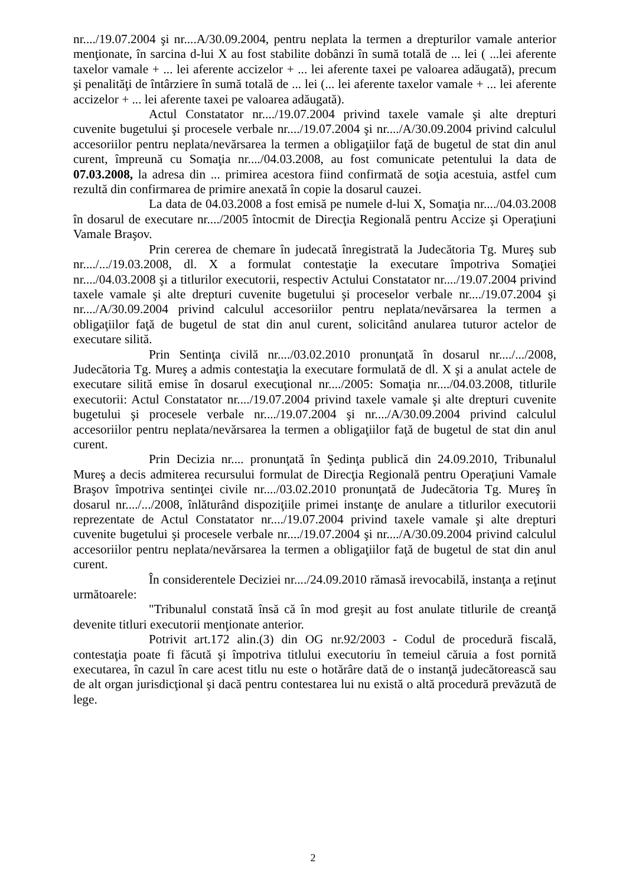nr..../19.07.2004 şi nr....A/30.09.2004, pentru neplata la termen a drepturilor vamale anterior menţionate, în sarcina d-lui X au fost stabilite dobânzi în sumă totală de ... lei ( ...lei aferente taxelor vamale + ... lei aferente accizelor + ... lei aferente taxei pe valoarea adăugată), precum şi penalităţi de întârziere în sumă totală de ... lei (... lei aferente taxelor vamale + ... lei aferente accizelor + ... lei aferente taxei pe valoarea adăugată).
Actul Constatator nr..../19.07.2004 privind taxele vamale şi alte drepturi cuvenite bugetului şi procesele verbale nr..../19.07.2004 şi nr..../A/30.09.2004 privind calculul accesoriilor pentru neplata/nevărsarea la termen a obligaţiilor faţă de bugetul de stat din anul curent, împreună cu Somaţia nr..../04.03.2008, au fost comunicate petentului la data de 07.03.2008, la adresa din ... primirea acestora fiind confirmată de soţia acestuia, astfel cum rezultă din confirmarea de primire anexată în copie la dosarul cauzei.
La data de 04.03.2008 a fost emisă pe numele d-lui X, Somaţia nr..../04.03.2008 în dosarul de executare nr..../2005 întocmit de Direcţia Regională pentru Accize şi Operaţiuni Vamale Braşov.
Prin cererea de chemare în judecată înregistrată la Judecătoria Tg. Mureş sub nr..../.../19.03.2008, dl. X a formulat contestaţie la executare împotriva Somaţiei nr..../04.03.2008 şi a titlurilor executorii, respectiv Actului Constatator nr..../19.07.2004 privind taxele vamale şi alte drepturi cuvenite bugetului şi proceselor verbale nr..../19.07.2004 şi nr..../A/30.09.2004 privind calculul accesoriilor pentru neplata/nevărsarea la termen a obligaţiilor faţă de bugetul de stat din anul curent, solicitând anularea tuturor actelor de executare silită.
Prin Sentinţa civilă nr..../03.02.2010 pronunţată în dosarul nr..../.../2008, Judecătoria Tg. Mureş a admis contestaţia la executare formulată de dl. X şi a anulat actele de executare silită emise în dosarul execuţional nr..../2005: Somaţia nr..../04.03.2008, titlurile executorii: Actul Constatator nr..../19.07.2004 privind taxele vamale şi alte drepturi cuvenite bugetului şi procesele verbale nr..../19.07.2004 şi nr..../A/30.09.2004 privind calculul accesoriilor pentru neplata/nevărsarea la termen a obligaţiilor faţă de bugetul de stat din anul curent.
Prin Decizia nr.... pronunţată în Şedinţa publică din 24.09.2010, Tribunalul Mureş a decis admiterea recursului formulat de Direcţia Regională pentru Operaţiuni Vamale Braşov împotriva sentinţei civile nr..../03.02.2010 pronunţată de Judecătoria Tg. Mureş în dosarul nr..../.../2008, înlăturând dispoziţiile primei instanţe de anulare a titlurilor executorii reprezentate de Actul Constatator nr..../19.07.2004 privind taxele vamale şi alte drepturi cuvenite bugetului şi procesele verbale nr..../19.07.2004 şi nr..../A/30.09.2004 privind calculul accesoriilor pentru neplata/nevărsarea la termen a obligaţiilor faţă de bugetul de stat din anul curent.
În considerentele Deciziei nr..../24.09.2010 rămasă irevocabilă, instanţa a reţinut următoarele:
"Tribunalul constată însă că în mod greşit au fost anulate titlurile de creanţă devenite titluri executorii menţionate anterior.
Potrivit art.172 alin.(3) din OG nr.92/2003 - Codul de procedură fiscală, contestaţia poate fi făcută şi împotriva titlului executoriu în temeiul căruia a fost pornită executarea, în cazul în care acest titlu nu este o hotărâre dată de o instanţă judecătorească sau de alt organ jurisdicţional şi dacă pentru contestarea lui nu există o altă procedură prevăzută de lege.
2